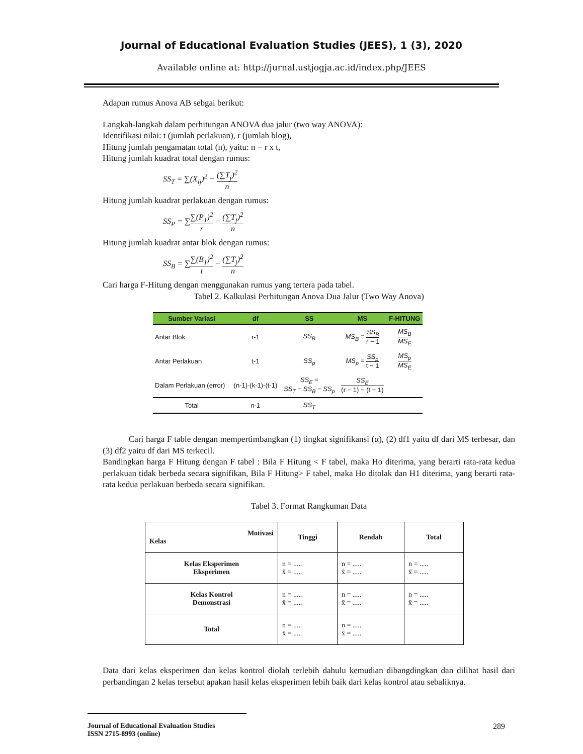Journal of Educational Evaluation Studies (JEES), 1 (3), 2020
Available online at: http://jurnal.ustjogja.ac.id/index.php/JEES
Adapun rumus Anova AB sebgai berikut:
Langkah-langkah dalam perhitungan ANOVA dua jalur (two way ANOVA):
Identifikasi nilai: t (jumlah perlakuan), r (jumlah blog),
Hitung jumlah pengamatan total (n), yaitu: n = r x t,
Hitung jumlah kuadrat total dengan rumus:
SS<sub>T</sub> = ∑(X<sub>ij</sub>)<sup>2</sup> − (∑T<sub>j</sub>)<sup>2</sup> n
Hitung jumlah kuadrat perlakuan dengan rumus:
SS<sub>P</sub> = ∑∑(P<sub>1</sub>)<sup>2</sup> r − (∑T<sub>j</sub>)<sup>2</sup> n
Hitung jumlah kuadrat antar blok dengan rumus:
SS<sub>B</sub> = ∑∑(B<sub>1</sub>)<sup>2</sup> t − (∑T<sub>j</sub>)<sup>2</sup> n
Cari harga F-Hitung dengan menggunakan rumus yang tertera pada tabel.
Tabel 2. Kalkulasi Perhitungan Anova Dua Jalur (Two Way Anova)
| Sumber Variasi | df | SS | MS | F-HITUNG |
| --- | --- | --- | --- | --- |
| Antar Blok | r-1 | SS<sub>B</sub> | MS<sub>B</sub> = SS<sub>B</sub> r − 1 | MS<sub>B</sub> MS<sub>E</sub> |
| Antar Perlakuan | t-1 | SS<sub>p</sub> | MS<sub>p</sub> = SS<sub>p</sub> t − 1 | MS<sub>p</sub> MS<sub>E</sub> |
| Dalam Perlakuan (error) | (n-1)-(k-1)-(t-1) | SS<sub>E</sub> = SS<sub>T</sub> − SS<sub>B</sub> − SS<sub>p</sub> | SS<sub>E</sub> (r − 1) − (t − 1) | |
| Total | n-1 | SS<sub>T</sub> | | |
Cari harga F table dengan mempertimbangkan (1) tingkat signifikansi (α), (2) df1 yaitu df dari MS terbesar, dan (3) df2 yaitu df dari MS terkecil.
Bandingkan harga F Hitung dengan F tabel : Bila F Hitung < F tabel, maka Ho diterima, yang berarti rata-rata kedua perlakuan tidak berbeda secara signifikan, Bila F Hitung> F tabel, maka Ho ditolak dan H1 diterima, yang berarti rata-rata kedua perlakuan berbeda secara signifikan.
Tabel 3. Format Rangkuman Data
| Motivasi Kelas | Tinggi | Rendah | Total |
| Kelas Eksperimen Eksperimen | n = ..... x̄ = ..... | n = ..... x̄ = ..... | n = ..... x̄ = ..... |
| Kelas Kontrol Demonstrasi | n = ..... x̄ = ..... | n = ..... x̄ = ..... | n = ..... x̄ = ..... |
| Total | n = ..... x̄ = ..... | n = ..... x̄ = ..... | |
Data dari kelas eksperimen dan kelas kontrol diolah terlebih dahulu kemudian dibangdingkan dan dilihat hasil dari perbandingan 2 kelas tersebut apakan hasil kelas eksperimen lebih baik dari kelas kontrol atau sebaliknya.
Journal of Educational Evaluation Studies
ISSN 2715-8993 (online) 289